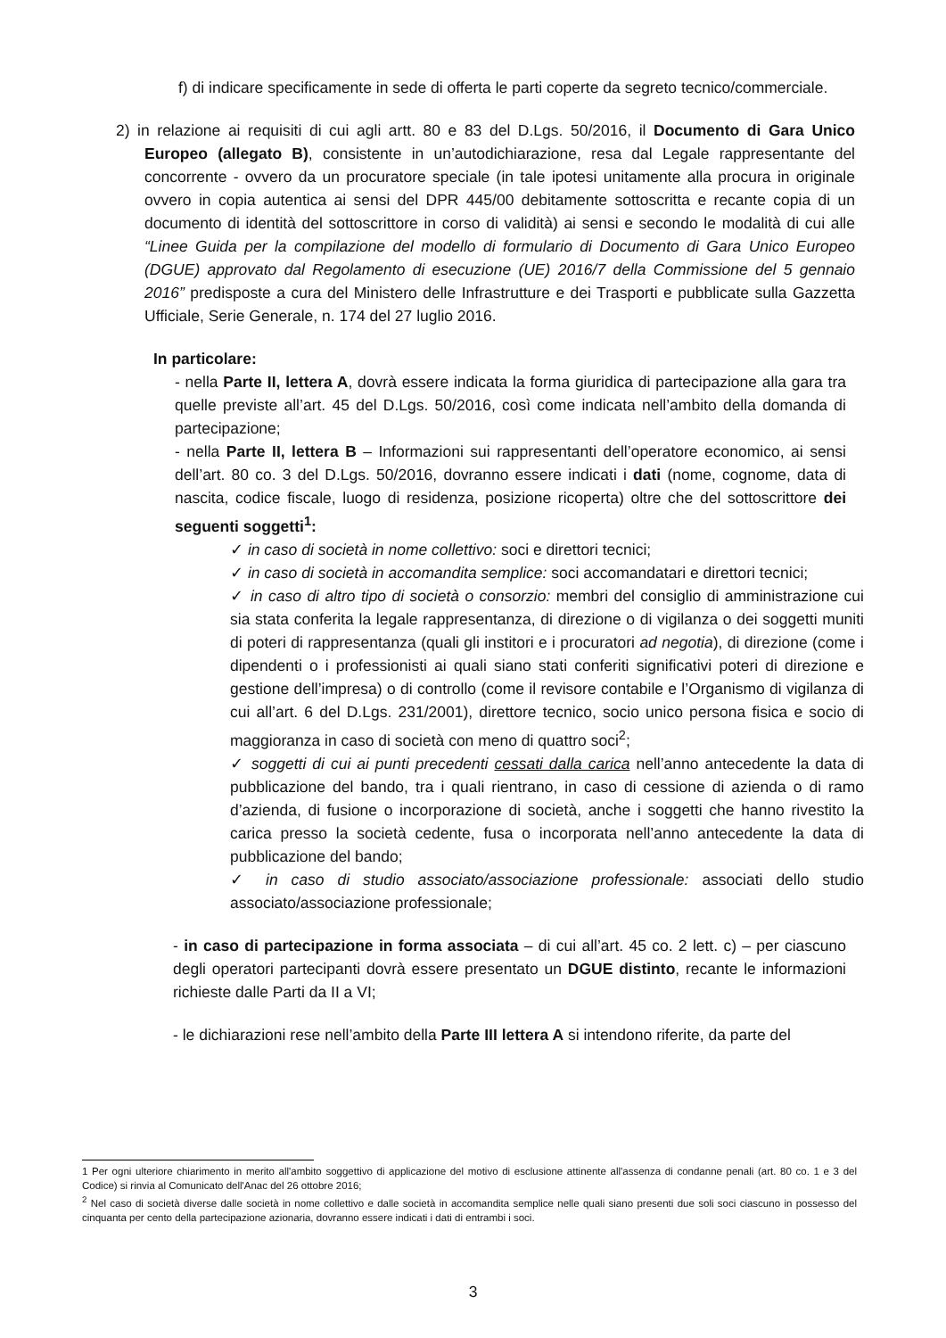f) di indicare specificamente in sede di offerta le parti coperte da segreto tecnico/commerciale.
2) in relazione ai requisiti di cui agli artt. 80 e 83 del D.Lgs. 50/2016, il Documento di Gara Unico Europeo (allegato B), consistente in un’autodichiarazione, resa dal Legale rappresentante del concorrente - ovvero da un procuratore speciale (in tale ipotesi unitamente alla procura in originale ovvero in copia autentica ai sensi del DPR 445/00 debitamente sottoscritta e recante copia di un documento di identità del sottoscrittore in corso di validità) ai sensi e secondo le modalità di cui alle “Linee Guida per la compilazione del modello di formulario di Documento di Gara Unico Europeo (DGUE) approvato dal Regolamento di esecuzione (UE) 2016/7 della Commissione del 5 gennaio 2016” predisposte a cura del Ministero delle Infrastrutture e dei Trasporti e pubblicate sulla Gazzetta Ufficiale, Serie Generale, n. 174 del 27 luglio 2016.
In particolare:
- nella Parte II, lettera A, dovrà essere indicata la forma giuridica di partecipazione alla gara tra quelle previste all’art. 45 del D.Lgs. 50/2016, così come indicata nell’ambito della domanda di partecipazione;
- nella Parte II, lettera B – Informazioni sui rappresentanti dell’operatore economico, ai sensi dell’art. 80 co. 3 del D.Lgs. 50/2016, dovranno essere indicati i dati (nome, cognome, data di nascita, codice fiscale, luogo di residenza, posizione ricoperta) oltre che del sottoscrittore dei seguenti soggetti<sup>1</sup>:
✓ in caso di società in nome collettivo: soci e direttori tecnici;
✓ in caso di società in accomandita semplice: soci accomandatari e direttori tecnici;
✓ in caso di altro tipo di società o consorzio: membri del consiglio di amministrazione cui sia stata conferita la legale rappresentanza, di direzione o di vigilanza o dei soggetti muniti di poteri di rappresentanza (quali gli institori e i procuratori ad negotia), di direzione (come i dipendenti o i professionisti ai quali siano stati conferiti significativi poteri di direzione e gestione dell’impresa) o di controllo (come il revisore contabile e l’Organismo di vigilanza di cui all’art. 6 del D.Lgs. 231/2001), direttore tecnico, socio unico persona fisica e socio di maggioranza in caso di società con meno di quattro soci<sup>2</sup>;
✓ soggetti di cui ai punti precedenti cessati dalla carica nell’anno antecedente la data di pubblicazione del bando, tra i quali rientrano, in caso di cessione di azienda o di ramo d’azienda, di fusione o incorporazione di società, anche i soggetti che hanno rivestito la carica presso la società cedente, fusa o incorporata nell’anno antecedente la data di pubblicazione del bando;
✓ in caso di studio associato/associazione professionale: associati dello studio associato/associazione professionale;
- in caso di partecipazione in forma associata – di cui all’art. 45 co. 2 lett. c) – per ciascuno degli operatori partecipanti dovrà essere presentato un DGUE distinto, recante le informazioni richieste dalle Parti da II a VI;
- le dichiarazioni rese nell’ambito della Parte III lettera A si intendono riferite, da parte del
1 Per ogni ulteriore chiarimento in merito all'ambito soggettivo di applicazione del motivo di esclusione attinente all'assenza di condanne penali (art. 80 co. 1 e 3 del Codice) si rinvia al Comunicato dell'Anac del 26 ottobre 2016;
<sup>2</sup> Nel caso di società diverse dalle società in nome collettivo e dalle società in accomandita semplice nelle quali siano presenti due soli soci ciascuno in possesso del cinquanta per cento della partecipazione azionaria, dovranno essere indicati i dati di entrambi i soci.
3